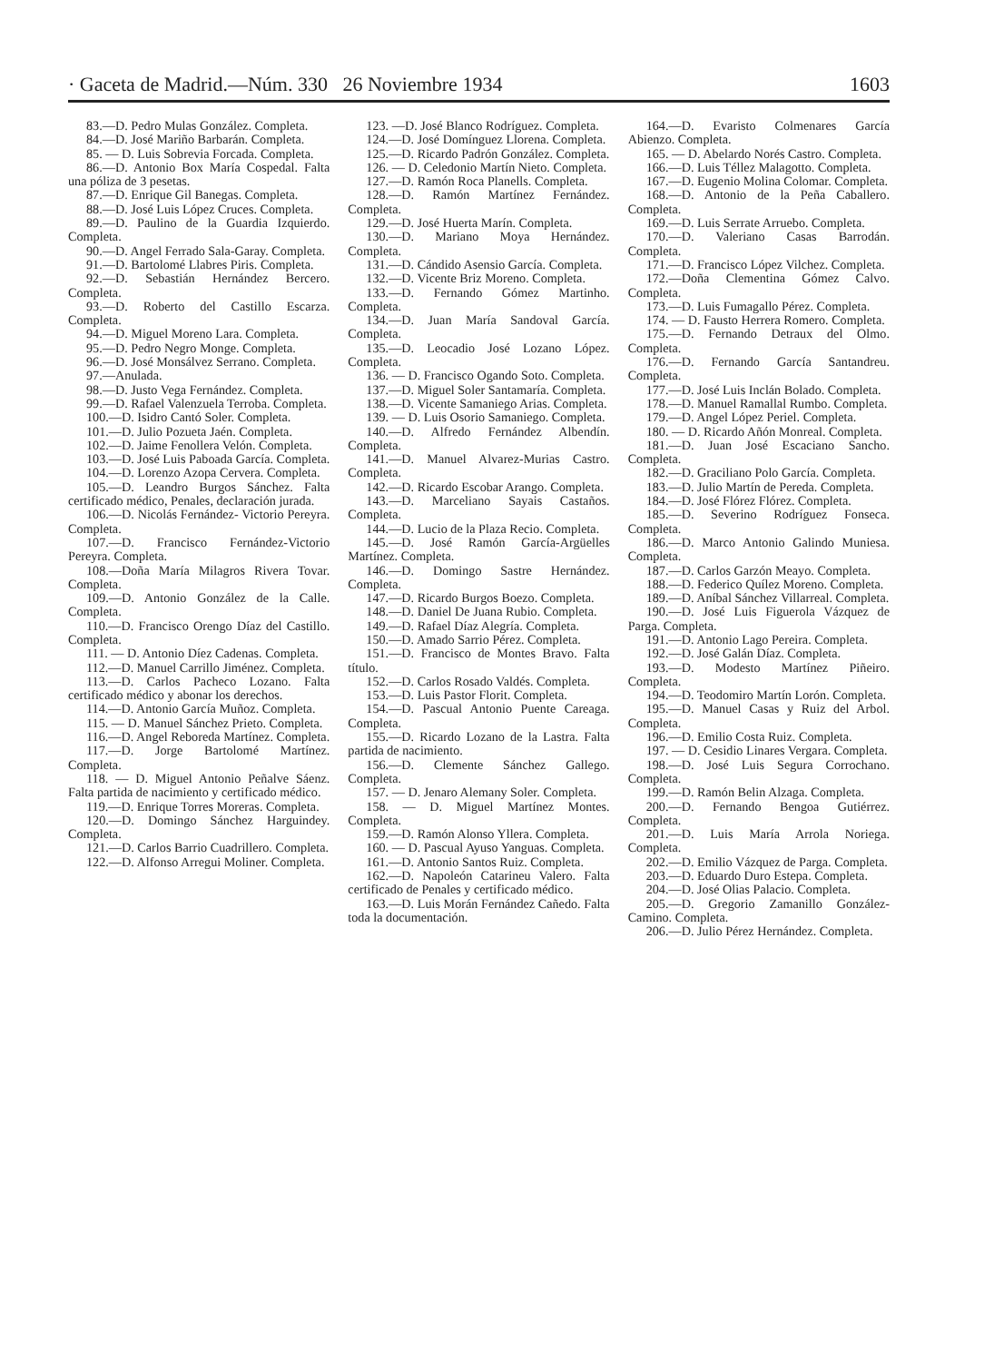· Gaceta de Madrid.—Núm. 330 26 Noviembre 1934 1603
83.—D. Pedro Mulas González. Completa.
84.—D. José Mariño Barbarán. Completa.
85. — D. Luis Sobrevia Forcada. Completa.
86.—D. Antonio Box María Cospedal. Falta una póliza de 3 pesetas.
87.—D. Enrique Gil Banegas. Completa.
88.—D. José Luis López Cruces. Completa.
89.—D. Paulino de la Guardia Izquierdo. Completa.
90.—D. Angel Ferrado Sala-Garay. Completa.
91.—D. Bartolomé Llabres Piris. Completa.
92.—D. Sebastián Hernández Bercero. Completa.
93.—D. Roberto del Castillo Escarza. Completa.
94.—D. Miguel Moreno Lara. Completa.
95.—D. Pedro Negro Monge. Completa.
96.—D. José Monsálvez Serrano. Completa.
97.—Anulada.
98.—D. Justo Vega Fernández. Completa.
99.—D. Rafael Valenzuela Terroba. Completa.
100.—D. Isidro Cantó Soler. Completa.
101.—D. Julio Pozueta Jaén. Completa.
102.—D. Jaime Fenollera Velón. Completa.
103.—D. José Luis Paboada García. Completa.
104.—D. Lorenzo Azopa Cervera. Completa.
105.—D. Leandro Burgos Sánchez. Falta certificado médico, Penales, declaración jurada.
106.—D. Nicolás Fernández- Victorio Pereyra. Completa.
107.—D. Francisco Fernández-Victorio Pereyra. Completa.
108.—Doña María Milagros Rivera Tovar. Completa.
109.—D. Antonio González de la Calle. Completa.
110.—D. Francisco Orengo Díaz del Castillo. Completa.
111. — D. Antonio Díez Cadenas. Completa.
112.—D. Manuel Carrillo Jiménez. Completa.
113.—D. Carlos Pacheco Lozano. Falta certificado médico y abonar los derechos.
114.—D. Antonio García Muñoz. Completa.
115. — D. Manuel Sánchez Prieto. Completa.
116.—D. Angel Reboreda Martínez. Completa.
117.—D. Jorge Bartolomé Martínez. Completa.
118. — D. Miguel Antonio Peñalve Sáenz. Falta partida de nacimiento y certificado médico.
119.—D. Enrique Torres Moreras. Completa.
120.—D. Domingo Sánchez Harguindey. Completa.
121.—D. Carlos Barrio Cuadrillero. Completa.
122.—D. Alfonso Arregui Moliner. Completa.
123. —D. José Blanco Rodríguez. Completa.
124.—D. José Domínguez Llorena. Completa.
125.—D. Ricardo Padrón González. Completa.
126. — D. Celedonio Martín Nieto. Completa.
127.—D. Ramón Roca Planells. Completa.
128.—D. Ramón Martínez Fernández. Completa.
129.—D. José Huerta Marín. Completa.
130.—D. Mariano Moya Hernández. Completa.
131.—D. Cándido Asensio García. Completa.
132.—D. Vicente Briz Moreno. Completa.
133.—D. Fernando Gómez Martinho. Completa.
134.—D. Juan María Sandoval García. Completa.
135.—D. Leocadio José Lozano López. Completa.
136. — D. Francisco Ogando Soto. Completa.
137.—D. Miguel Soler Santamaría. Completa.
138.—D. Vicente Samaniego Arias. Completa.
139. — D. Luis Osorio Samaniego. Completa.
140.—D. Alfredo Fernández Albendín. Completa.
141.—D. Manuel Alvarez-Murias Castro. Completa.
142.—D. Ricardo Escobar Arango. Completa.
143.—D. Marceliano Sayais Castaños. Completa.
144.—D. Lucio de la Plaza Recio. Completa.
145.—D. José Ramón García-Argüelles Martínez. Completa.
146.—D. Domingo Sastre Hernández. Completa.
147.—D. Ricardo Burgos Boezo. Completa.
148.—D. Daniel De Juana Rubio. Completa.
149.—D. Rafael Díaz Alegría. Completa.
150.—D. Amado Sarrio Pérez. Completa.
151.—D. Francisco de Montes Bravo. Falta título.
152.—D. Carlos Rosado Valdés. Completa.
153.—D. Luis Pastor Florit. Completa.
154.—D. Pascual Antonio Puente Careaga. Completa.
155.—D. Ricardo Lozano de la Lastra. Falta partida de nacimiento.
156.—D. Clemente Sánchez Gallego. Completa.
157. — D. Jenaro Alemany Soler. Completa.
158. — D. Miguel Martínez Montes. Completa.
159.—D. Ramón Alonso Yllera. Completa.
160. — D. Pascual Ayuso Yanguas. Completa.
161.—D. Antonio Santos Ruiz. Completa.
162.—D. Napoleón Catarineu Valero. Falta certificado de Penales y certificado médico.
163.—D. Luis Morán Fernández Cañedo. Falta toda la documentación.
164.—D. Evaristo Colmenares García Abienzo. Completa.
165. — D. Abelardo Norés Castro. Completa.
166.—D. Luis Téllez Malagotto. Completa.
167.—D. Eugenio Molina Colomar. Completa.
168.—D. Antonio de la Peña Caballero. Completa.
169.—D. Luis Serrate Arruebo. Completa.
170.—D. Valeriano Casas Barrodán. Completa.
171.—D. Francisco López Vilchez. Completa.
172.—Doña Clementina Gómez Calvo. Completa.
173.—D. Luis Fumagallo Pérez. Completa.
174. — D. Fausto Herrera Romero. Completa.
175.—D. Fernando Detraux del Olmo. Completa.
176.—D. Fernando García Santandreu. Completa.
177.—D. José Luis Inclán Bolado. Completa.
178.—D. Manuel Ramallal Rumbo. Completa.
179.—D. Angel López Periel. Completa.
180. — D. Ricardo Añón Monreal. Completa.
181.—D. Juan José Escaciano Sancho. Completa.
182.—D. Graciliano Polo García. Completa.
183.—D. Julio Martín de Pereda. Completa.
184.—D. José Flórez Flórez. Completa.
185.—D. Severino Rodríguez Fonseca. Completa.
186.—D. Marco Antonio Galindo Muniesa. Completa.
187.—D. Carlos Garzón Meayo. Completa.
188.—D. Federico Quílez Moreno. Completa.
189.—D. Aníbal Sánchez Villarreal. Completa.
190.—D. José Luis Figuerola Vázquez de Parga. Completa.
191.—D. Antonio Lago Pereira. Completa.
192.—D. José Galán Díaz. Completa.
193.—D. Modesto Martínez Piñeiro. Completa.
194.—D. Teodomiro Martín Lorón. Completa.
195.—D. Manuel Casas y Ruiz del Arbol. Completa.
196.—D. Emilio Costa Ruiz. Completa.
197. — D. Cesidio Linares Vergara. Completa.
198.—D. José Luis Segura Corrochano. Completa.
199.—D. Ramón Belin Alzaga. Completa.
200.—D. Fernando Bengoa Gutiérrez. Completa.
201.—D. Luis María Arrola Noriega. Completa.
202.—D. Emilio Vázquez de Parga. Completa.
203.—D. Eduardo Duro Estepa. Completa.
204.—D. José Olias Palacio. Completa.
205.—D. Gregorio Zamanillo González-Camino. Completa.
206.—D. Julio Pérez Hernández. Completa.